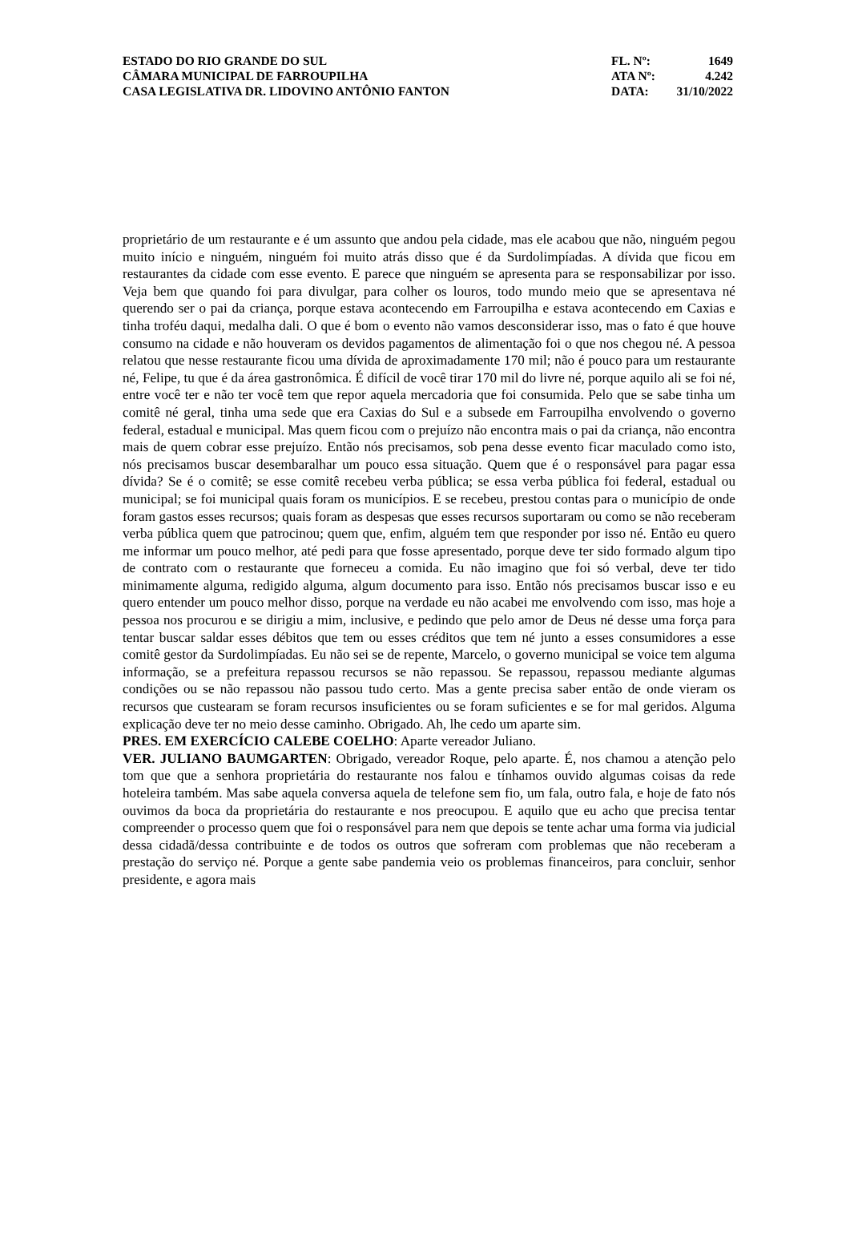ESTADO DO RIO GRANDE DO SUL
CÂMARA MUNICIPAL DE FARROUPILHA
CASA LEGISLATIVA DR. LIDOVINO ANTÔNIO FANTON
FL. Nº: 1649
ATA Nº: 4.242
DATA: 31/10/2022
proprietário de um restaurante e é um assunto que andou pela cidade, mas ele acabou que não, ninguém pegou muito início e ninguém, ninguém foi muito atrás disso que é da Surdolimpíadas. A dívida que ficou em restaurantes da cidade com esse evento. E parece que ninguém se apresenta para se responsabilizar por isso. Veja bem que quando foi para divulgar, para colher os louros, todo mundo meio que se apresentava né querendo ser o pai da criança, porque estava acontecendo em Farroupilha e estava acontecendo em Caxias e tinha troféu daqui, medalha dali. O que é bom o evento não vamos desconsiderar isso, mas o fato é que houve consumo na cidade e não houveram os devidos pagamentos de alimentação foi o que nos chegou né. A pessoa relatou que nesse restaurante ficou uma dívida de aproximadamente 170 mil; não é pouco para um restaurante né, Felipe, tu que é da área gastronômica. É difícil de você tirar 170 mil do livre né, porque aquilo ali se foi né, entre você ter e não ter você tem que repor aquela mercadoria que foi consumida. Pelo que se sabe tinha um comitê né geral, tinha uma sede que era Caxias do Sul e a subsede em Farroupilha envolvendo o governo federal, estadual e municipal. Mas quem ficou com o prejuízo não encontra mais o pai da criança, não encontra mais de quem cobrar esse prejuízo. Então nós precisamos, sob pena desse evento ficar maculado como isto, nós precisamos buscar desembaralhar um pouco essa situação. Quem que é o responsável para pagar essa dívida? Se é o comitê; se esse comitê recebeu verba pública; se essa verba pública foi federal, estadual ou municipal; se foi municipal quais foram os municípios. E se recebeu, prestou contas para o município de onde foram gastos esses recursos; quais foram as despesas que esses recursos suportaram ou como se não receberam verba pública quem que patrocinou; quem que, enfim, alguém tem que responder por isso né. Então eu quero me informar um pouco melhor, até pedi para que fosse apresentado, porque deve ter sido formado algum tipo de contrato com o restaurante que forneceu a comida. Eu não imagino que foi só verbal, deve ter tido minimamente alguma, redigido alguma, algum documento para isso. Então nós precisamos buscar isso e eu quero entender um pouco melhor disso, porque na verdade eu não acabei me envolvendo com isso, mas hoje a pessoa nos procurou e se dirigiu a mim, inclusive, e pedindo que pelo amor de Deus né desse uma força para tentar buscar saldar esses débitos que tem ou esses créditos que tem né junto a esses consumidores a esse comitê gestor da Surdolimpíadas. Eu não sei se de repente, Marcelo, o governo municipal se voice tem alguma informação, se a prefeitura repassou recursos se não repassou. Se repassou, repassou mediante algumas condições ou se não repassou não passou tudo certo. Mas a gente precisa saber então de onde vieram os recursos que custearam se foram recursos insuficientes ou se foram suficientes e se for mal geridos. Alguma explicação deve ter no meio desse caminho. Obrigado. Ah, lhe cedo um aparte sim.
PRES. EM EXERCÍCIO CALEBE COELHO: Aparte vereador Juliano.
VER. JULIANO BAUMGARTEN: Obrigado, vereador Roque, pelo aparte. É, nos chamou a atenção pelo tom que que a senhora proprietária do restaurante nos falou e tínhamos ouvido algumas coisas da rede hoteleira também. Mas sabe aquela conversa aquela de telefone sem fio, um fala, outro fala, e hoje de fato nós ouvimos da boca da proprietária do restaurante e nos preocupou. E aquilo que eu acho que precisa tentar compreender o processo quem que foi o responsável para nem que depois se tente achar uma forma via judicial dessa cidadã/dessa contribuinte e de todos os outros que sofreram com problemas que não receberam a prestação do serviço né. Porque a gente sabe pandemia veio os problemas financeiros, para concluir, senhor presidente, e agora mais